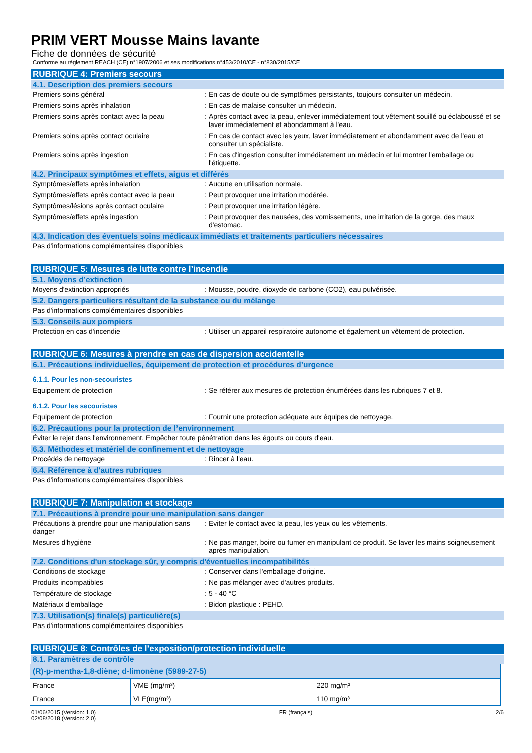PRIM VERT Mousse Mains lavante
Fiche de données de sécurité
Conforme au réglement REACH (CE) n°1907/2006 et ses modifications n°453/2010/CE - n°830/2015/CE
RUBRIQUE 4: Premiers secours
4.1. Description des premiers secours
Premiers soins général : En cas de doute ou de symptômes persistants, toujours consulter un médecin.
Premiers soins après inhalation : En cas de malaise consulter un médecin.
Premiers soins après contact avec la peau
: Après contact avec la peau, enlever immédiatement tout vêtement souillé ou éclaboussé et se laver immédiatement et abondamment à l'eau.
Premiers soins après contact oculaire : En cas de contact avec les yeux, laver immédiatement et abondamment avec de l'eau et consulter un spécialiste.
Premiers soins après ingestion : En cas d'ingestion consulter immédiatement un médecin et lui montrer l'emballage ou l'étiquette.
4.2. Principaux symptômes et effets, aigus et différés
Symptômes/effets après inhalation : Aucune en utilisation normale.
Symptômes/effets après contact avec la peau
: Peut provoquer une irritation modérée.
Symptômes/lésions après contact oculaire : Peut provoquer une irritation légère.
Symptômes/effets après ingestion : Peut provoquer des nausées, des vomissements, une irritation de la gorge, des maux d'estomac.
4.3. Indication des éventuels soins médicaux immédiats et traitements particuliers nécessaires
Pas d'informations complémentaires disponibles
RUBRIQUE 5: Mesures de lutte contre l’incendie
5.1. Moyens d’extinction
Moyens d'extinction appropriés : Mousse, poudre, dioxyde de carbone (CO2), eau pulvérisée.
5.2. Dangers particuliers résultant de la substance ou du mélange
Pas d'informations complémentaires disponibles
5.3. Conseils aux pompiers
Protection en cas d'incendie : Utiliser un appareil respiratoire autonome et également un vêtement de protection.
RUBRIQUE 6: Mesures à prendre en cas de dispersion accidentelle
6.1. Précautions individuelles, équipement de protection et procédures d’urgence
6.1.1. Pour les non-secouristes
Equipement de protection : Se référer aux mesures de protection énumérées dans les rubriques 7 et 8.
6.1.2. Pour les secouristes
Equipement de protection : Fournir une protection adéquate aux équipes de nettoyage.
6.2. Précautions pour la protection de l’environnement
Éviter le rejet dans l'environnement. Empêcher toute pénétration dans les égouts ou cours d'eau.
6.3. Méthodes et matériel de confinement et de nettoyage
Procédés de nettoyage : Rincer à l'eau.
6.4. Référence à d'autres rubriques
Pas d'informations complémentaires disponibles
RUBRIQUE 7: Manipulation et stockage
7.1. Précautions à prendre pour une manipulation sans danger
Précautions à prendre pour une manipulation sans danger
: Eviter le contact avec la peau, les yeux ou les vêtements.
Mesures d'hygiène : Ne pas manger, boire ou fumer en manipulant ce produit. Se laver les mains soigneusement après manipulation.
7.2. Conditions d'un stockage sûr, y compris d'éventuelles incompatibilités
Conditions de stockage : Conserver dans l'emballage d'origine.
Produits incompatibles : Ne pas mélanger avec d'autres produits.
Température de stockage : 5 - 40 °C
Matériaux d'emballage : Bidon plastique : PEHD.
7.3. Utilisation(s) finale(s) particulière(s)
Pas d'informations complémentaires disponibles
RUBRIQUE 8: Contrôles de l’exposition/protection individuelle
8.1. Paramètres de contrôle
| (R)-p-mentha-1,8-diène; d-limonène (5989-27-5) | | |
| --- | --- | --- |
| France | VME (mg/m³) | 220 mg/m³ |
| France | VLE(mg/m³) | 110 mg/m³ |
01/06/2015 (Version: 1.0)
02/08/2018 (Version: 2.0)
FR (français) 2/6